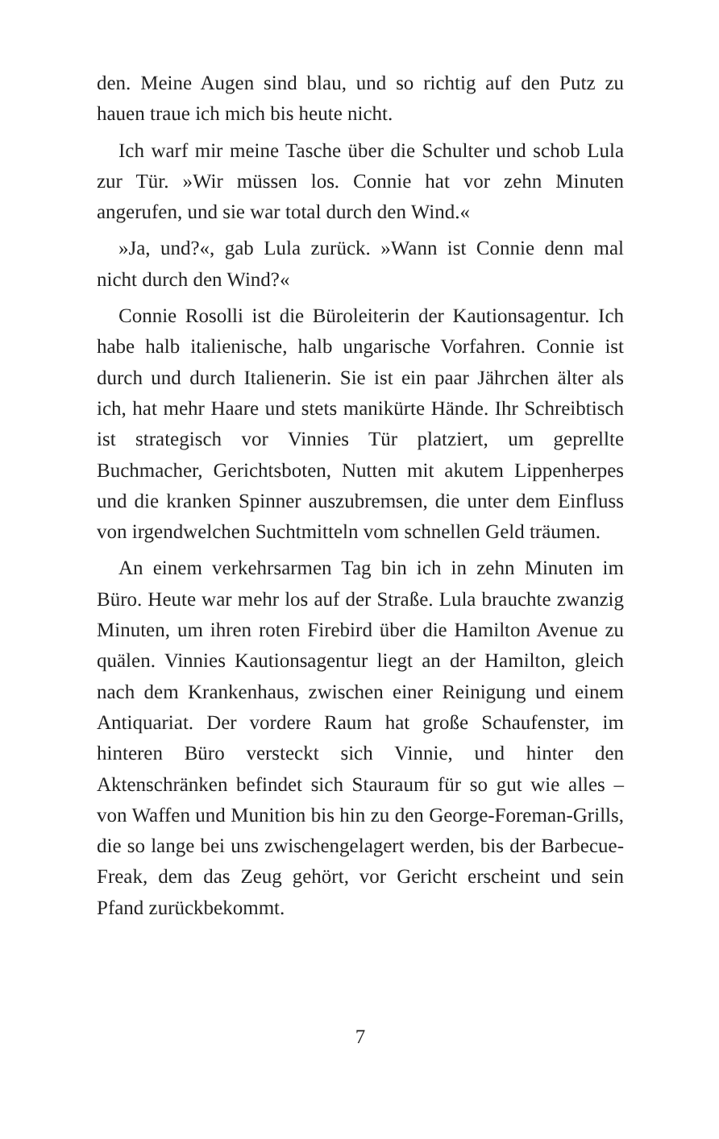den. Meine Augen sind blau, und so richtig auf den Putz zu hauen traue ich mich bis heute nicht.
Ich warf mir meine Tasche über die Schulter und schob Lula zur Tür. »Wir müssen los. Connie hat vor zehn Minuten angerufen, und sie war total durch den Wind.«
»Ja, und?«, gab Lula zurück. »Wann ist Connie denn mal nicht durch den Wind?«
Connie Rosolli ist die Büroleiterin der Kautionsagentur. Ich habe halb italienische, halb ungarische Vorfahren. Connie ist durch und durch Italienerin. Sie ist ein paar Jährchen älter als ich, hat mehr Haare und stets manikürte Hände. Ihr Schreibtisch ist strategisch vor Vinnies Tür platziert, um geprellte Buchmacher, Gerichtsboten, Nutten mit akutem Lippenherpes und die kranken Spinner auszubremsen, die unter dem Einfluss von irgendwelchen Suchtmitteln vom schnellen Geld träumen.
An einem verkehrsarmen Tag bin ich in zehn Minuten im Büro. Heute war mehr los auf der Straße. Lula brauchte zwanzig Minuten, um ihren roten Firebird über die Hamilton Avenue zu quälen. Vinnies Kautionsagentur liegt an der Hamilton, gleich nach dem Krankenhaus, zwischen einer Reinigung und einem Antiquariat. Der vordere Raum hat große Schaufenster, im hinteren Büro versteckt sich Vinnie, und hinter den Aktenschränken befindet sich Stauraum für so gut wie alles – von Waffen und Munition bis hin zu den George-Foreman-Grills, die so lange bei uns zwischengelagert werden, bis der Barbecue-Freak, dem das Zeug gehört, vor Gericht erscheint und sein Pfand zurückbekommt.
7